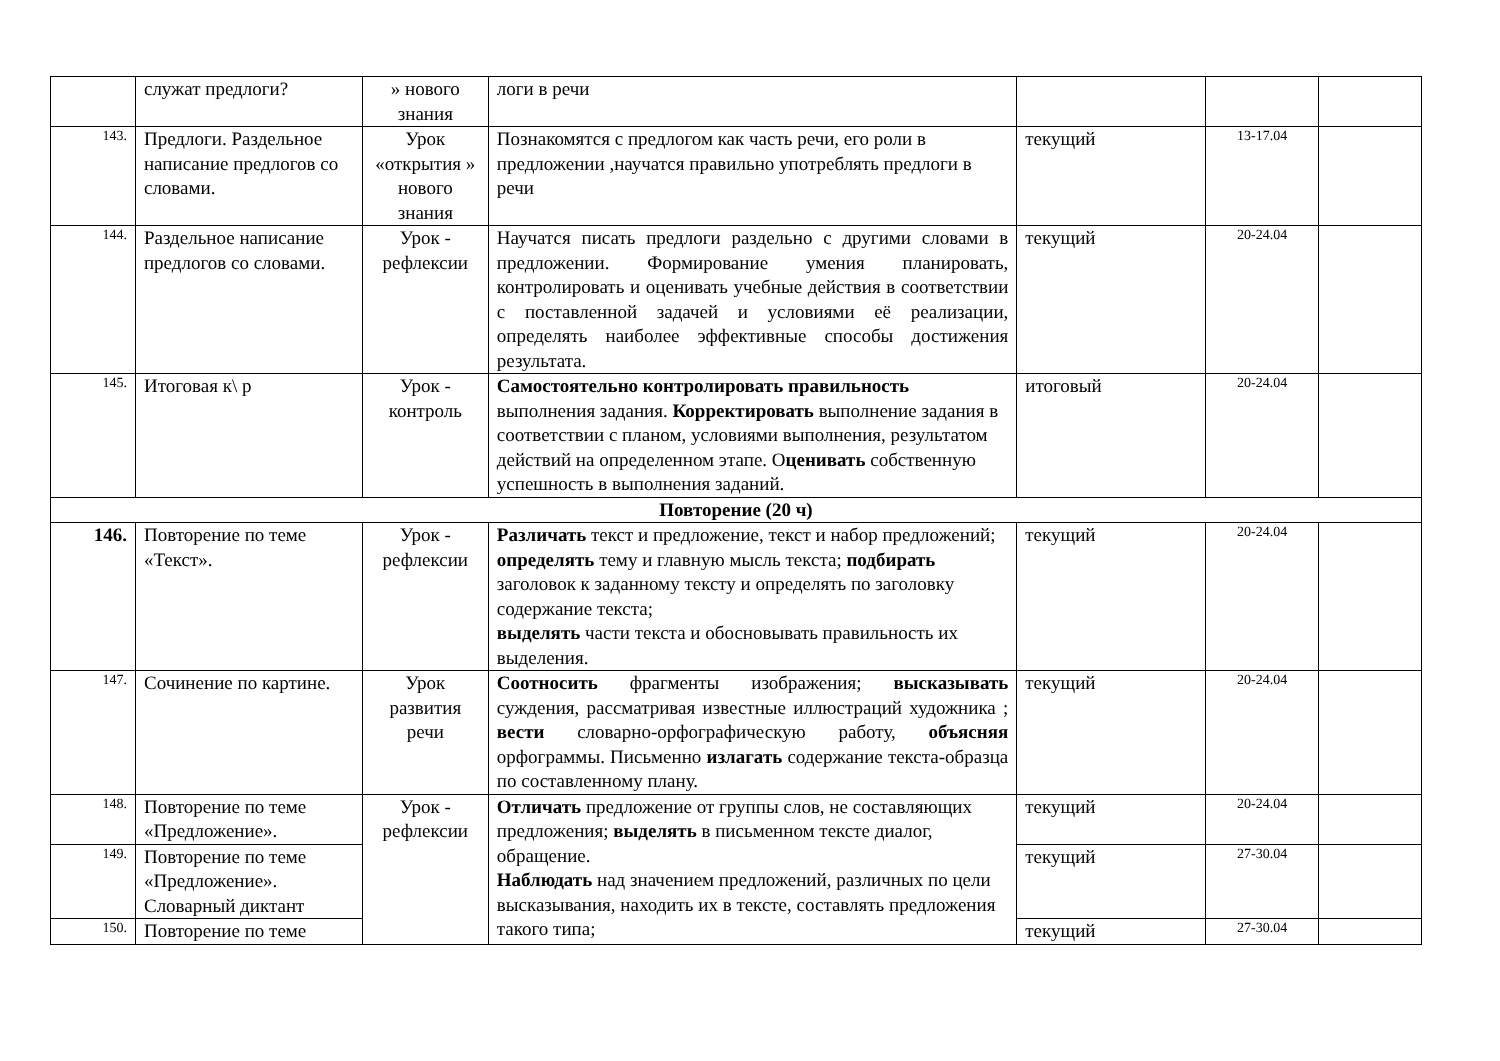| | служат предлоги? | » нового знания | логи в речи | | | |
| 143. | Предлоги. Раздельное написание предлогов со словами. | Урок «открытия » нового знания | Познакомятся с предлогом как часть речи, его роли в предложении ,научатся правильно употреблять предлоги в речи | текущий | 13-17.04 | |
| 144. | Раздельное написание предлогов со словами. | Урок - рефлексии | Научатся писать предлоги раздельно с другими словами в предложении. Формирование умения планировать, контролировать и оценивать учебные действия в соответствии с поставленной задачей и условиями её реализации, определять наиболее эффективные способы достижения результата. | текущий | 20-24.04 | |
| 145. | Итоговая к\ р | Урок - контроль | Самостоятельно контролировать правильность выполнения задания. Корректировать выполнение задания в соответствии с планом, условиями выполнения, результатом действий на определенном этапе. О ценивать собственную успешность в выполнения заданий. | итоговый | 20-24.04 | |
| Повторение (20 ч) | | | | | | |
| 146. | Повторение по теме «Текст». | Урок - рефлексии | Различать текст и предложение, текст и набор предложений; определять тему и главную мысль текста; подбирать заголовок к заданному тексту и определять по заголовку содержание текста; выделять части текста и обосновывать правильность их выделения. | текущий | 20-24.04 | |
| 147. | Сочинение по картине. | Урок развития речи | Соотносить фрагменты изображения; высказывать суждения, рассматривая известные иллюстраций художника ; вести словарно-орфографическую работу, объясняя орфограммы. Письменно излагать содержание текста-образца по составленному плану. | текущий | 20-24.04 | |
| 148. | Повторение по теме «Предложение». | Урок - рефлексии | Отличать предложение от группы слов, не составляющих предложения; выделять в письменном тексте диалог, обращение. Наблюдать над значением предложений, различных по цели высказывания, находить их в тексте, составлять предложения такого типа; | текущий | 20-24.04 | |
| 149. | Повторение по теме «Предложение». Словарный диктант | | | текущий | 27-30.04 | |
| 150. | Повторение по теме | | | текущий | 27-30.04 | |